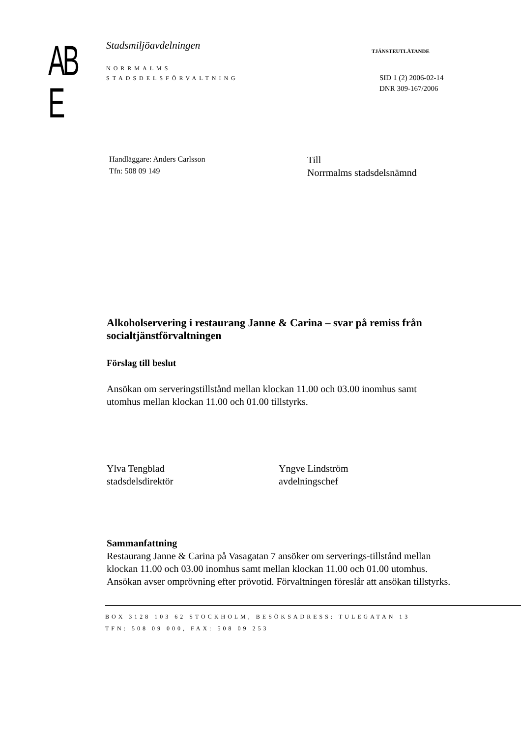AB E
Stadsmiljöavdelningen
NORRMALMS
STADSDELSFÖRVALTNING
TJÄNSTEUTLÅTANDE
SID 1 (2) 2006-02-14
DNR 309-167/2006
Handläggare: Anders Carlsson
Tfn: 508 09 149
Till
Norrmalms stadsdelsnämnd
Alkoholservering i restaurang Janne & Carina – svar på remiss från socialtjänstförvaltningen
Förslag till beslut
Ansökan om serveringstillstånd mellan klockan 11.00 och 03.00 inomhus samt utomhus mellan klockan 11.00 och 01.00 tillstyrks.
Ylva Tengblad
stadsdelsdirektör
Yngve Lindström
avdelningschef
Sammanfattning
Restaurang Janne & Carina på Vasagatan 7 ansöker om serverings-tillstånd mellan klockan 11.00 och 03.00 inomhus samt mellan klockan 11.00 och 01.00 utomhus. Ansökan avser omprövning efter prövotid. Förvaltningen föreslår att ansökan tillstyrks.
BOX 3128 103 62 STOCKHOLM, BESÖKSADRESS: TULEGATAN 13
TFN: 508 09 000, FAX: 508 09 253